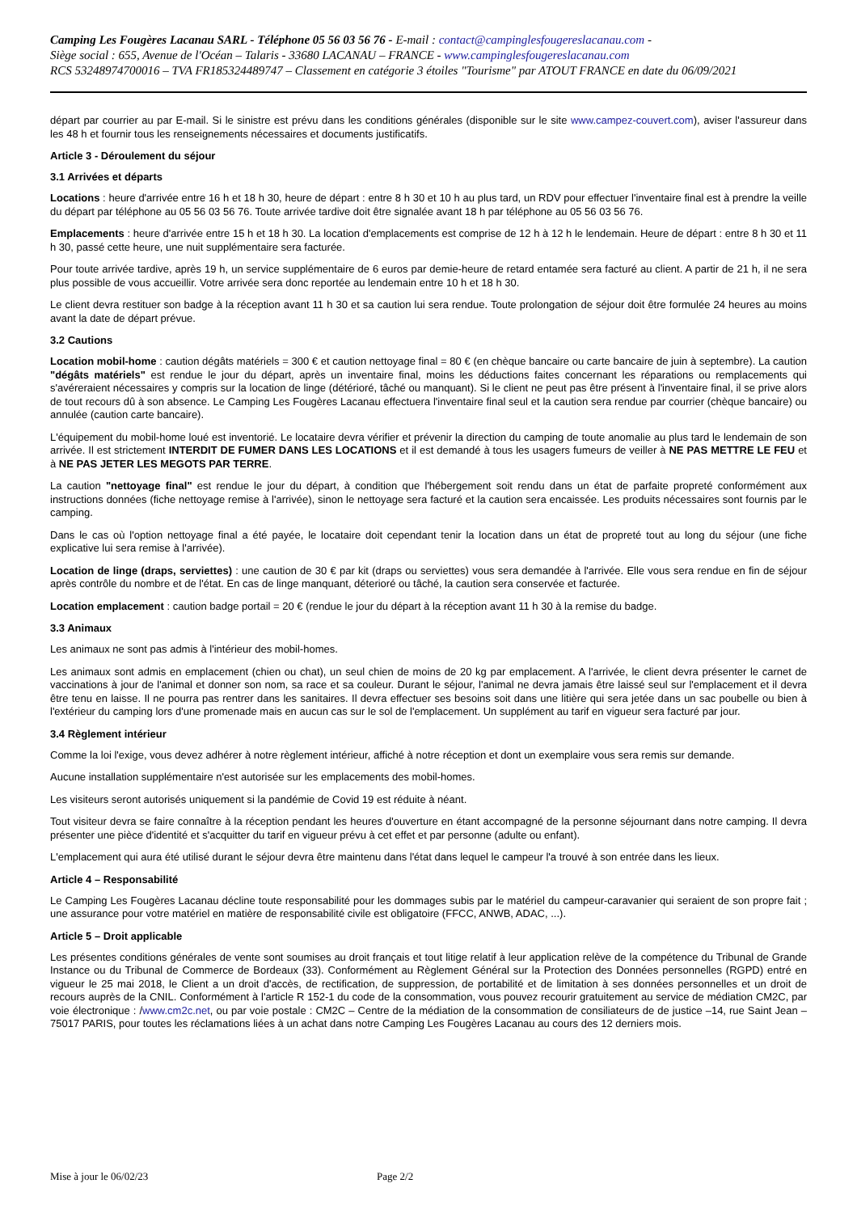Camping Les Fougères Lacanau SARL - Téléphone 05 56 03 56 76 - E-mail : contact@campinglesfougereslacanau.com -
Siège social : 655, Avenue de l'Océan – Talaris - 33680 LACANAU – FRANCE - www.campinglesfougereslacanau.com
RCS 53248974700016 – TVA FR185324489747 – Classement en catégorie 3 étoiles "Tourisme" par ATOUT FRANCE en date du 06/09/2021
départ par courrier au par E-mail. Si le sinistre est prévu dans les conditions générales (disponible sur le site www.campez-couvert.com), aviser l'assureur dans les 48 h et fournir tous les renseignements nécessaires et documents justificatifs.
Article 3 - Déroulement du séjour
3.1 Arrivées et départs
Locations : heure d'arrivée entre 16 h et 18 h 30, heure de départ : entre 8 h 30 et 10 h au plus tard, un RDV pour effectuer l'inventaire final est à prendre la veille du départ par téléphone au 05 56 03 56 76. Toute arrivée tardive doit être signalée avant 18 h par téléphone au 05 56 03 56 76.
Emplacements : heure d'arrivée entre 15 h et 18 h 30. La location d'emplacements est comprise de 12 h à 12 h le lendemain. Heure de départ : entre 8 h 30 et 11 h 30, passé cette heure, une nuit supplémentaire sera facturée.
Pour toute arrivée tardive, après 19 h, un service supplémentaire de 6 euros par demie-heure de retard entamée sera facturé au client. A partir de 21 h, il ne sera plus possible de vous accueillir. Votre arrivée sera donc reportée au lendemain entre 10 h et 18 h 30.
Le client devra restituer son badge à la réception avant 11 h 30 et sa caution lui sera rendue. Toute prolongation de séjour doit être formulée 24 heures au moins avant la date de départ prévue.
3.2 Cautions
Location mobil-home : caution dégâts matériels = 300 € et caution nettoyage final = 80 € (en chèque bancaire ou carte bancaire de juin à septembre). La caution "dégâts matériels" est rendue le jour du départ, après un inventaire final, moins les déductions faites concernant les réparations ou remplacements qui s'avéreraient nécessaires y compris sur la location de linge (détérioré, tâché ou manquant). Si le client ne peut pas être présent à l'inventaire final, il se prive alors de tout recours dû à son absence. Le Camping Les Fougères Lacanau effectuera l'inventaire final seul et la caution sera rendue par courrier (chèque bancaire) ou annulée (caution carte bancaire).
L'équipement du mobil-home loué est inventorié. Le locataire devra vérifier et prévenir la direction du camping de toute anomalie au plus tard le lendemain de son arrivée. Il est strictement INTERDIT DE FUMER DANS LES LOCATIONS et il est demandé à tous les usagers fumeurs de veiller à NE PAS METTRE LE FEU et à NE PAS JETER LES MEGOTS PAR TERRE.
La caution "nettoyage final" est rendue le jour du départ, à condition que l'hébergement soit rendu dans un état de parfaite propreté conformément aux instructions données (fiche nettoyage remise à l'arrivée), sinon le nettoyage sera facturé et la caution sera encaissée. Les produits nécessaires sont fournis par le camping.
Dans le cas où l'option nettoyage final a été payée, le locataire doit cependant tenir la location dans un état de propreté tout au long du séjour (une fiche explicative lui sera remise à l'arrivée).
Location de linge (draps, serviettes) : une caution de 30 € par kit (draps ou serviettes) vous sera demandée à l'arrivée. Elle vous sera rendue en fin de séjour après contrôle du nombre et de l'état. En cas de linge manquant, déterioré ou tâché, la caution sera conservée et facturée.
Location emplacement : caution badge portail = 20 € (rendue le jour du départ à la réception avant 11 h 30 à la remise du badge.
3.3 Animaux
Les animaux ne sont pas admis à l'intérieur des mobil-homes.
Les animaux sont admis en emplacement (chien ou chat), un seul chien de moins de 20 kg par emplacement. A l'arrivée, le client devra présenter le carnet de vaccinations à jour de l'animal et donner son nom, sa race et sa couleur. Durant le séjour, l'animal ne devra jamais être laissé seul sur l'emplacement et il devra être tenu en laisse. Il ne pourra pas rentrer dans les sanitaires. Il devra effectuer ses besoins soit dans une litière qui sera jetée dans un sac poubelle ou bien à l'extérieur du camping lors d'une promenade mais en aucun cas sur le sol de l'emplacement. Un supplément au tarif en vigueur sera facturé par jour.
3.4 Règlement intérieur
Comme la loi l'exige, vous devez adhérer à notre règlement intérieur, affiché à notre réception et dont un exemplaire vous sera remis sur demande.
Aucune installation supplémentaire n'est autorisée sur les emplacements des mobil-homes.
Les visiteurs seront autorisés uniquement si la pandémie de Covid 19 est réduite à néant.
Tout visiteur devra se faire connaître à la réception pendant les heures d'ouverture en étant accompagné de la personne séjournant dans notre camping. Il devra présenter une pièce d'identité et s'acquitter du tarif en vigueur prévu à cet effet et par personne (adulte ou enfant).
L'emplacement qui aura été utilisé durant le séjour devra être maintenu dans l'état dans lequel le campeur l'a trouvé à son entrée dans les lieux.
Article 4 – Responsabilité
Le Camping Les Fougères Lacanau décline toute responsabilité pour les dommages subis par le matériel du campeur-caravanier qui seraient de son propre fait ; une assurance pour votre matériel en matière de responsabilité civile est obligatoire (FFCC, ANWB, ADAC, ...).
Article 5 – Droit applicable
Les présentes conditions générales de vente sont soumises au droit français et tout litige relatif à leur application relève de la compétence du Tribunal de Grande Instance ou du Tribunal de Commerce de Bordeaux (33). Conformément au Règlement Général sur la Protection des Données personnelles (RGPD) entré en vigueur le 25 mai 2018, le Client a un droit d'accès, de rectification, de suppression, de portabilité et de limitation à ses données personnelles et un droit de recours auprès de la CNIL. Conformément à l'article R 152-1 du code de la consommation, vous pouvez recourir gratuitement au service de médiation CM2C, par voie électronique : /www.cm2c.net, ou par voie postale : CM2C – Centre de la médiation de la consommation de consiliateurs de de justice –14, rue Saint Jean – 75017 PARIS, pour toutes les réclamations liées à un achat dans notre Camping Les Fougères Lacanau au cours des 12 derniers mois.
Mise à jour le 06/02/23 Page 2/2